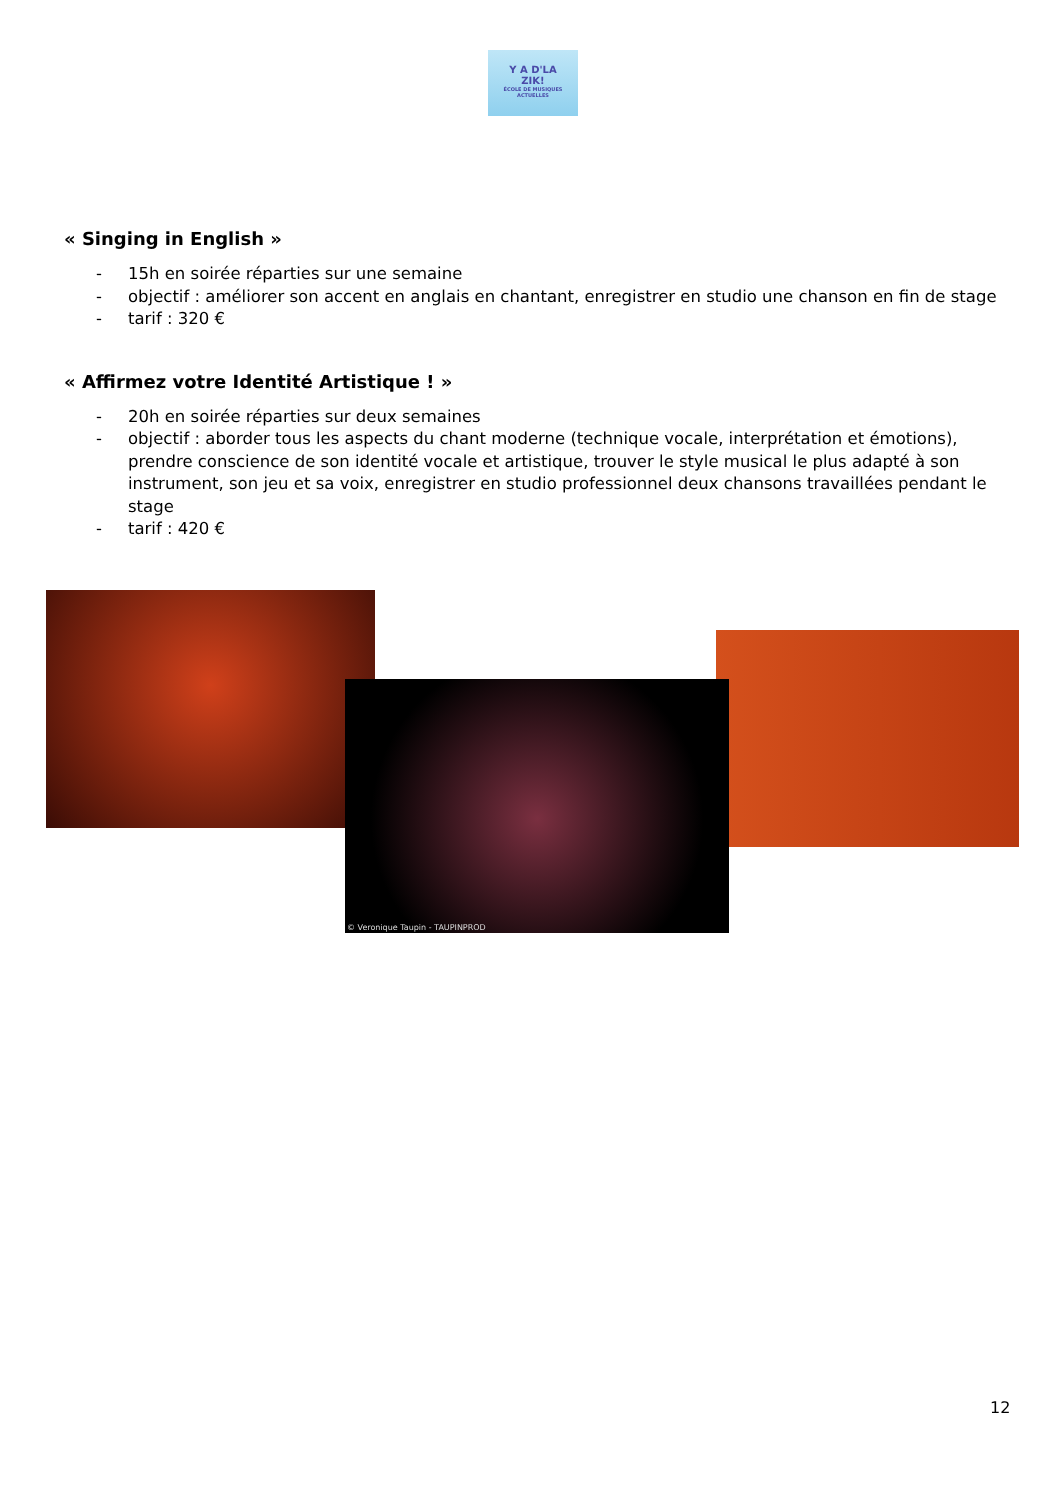Y A D'LA
ZIK!
ÉCOLE DE MUSIQUES ACTUELLES
« Singing in English »
- 15h en soirée réparties sur une semaine
- objectif : améliorer son accent en anglais en chantant, enregistrer en studio une chanson en fin de stage
- tarif : 320 €
« Affirmez votre Identité Artistique ! »
- 20h en soirée réparties sur deux semaines
- objectif : aborder tous les aspects du chant moderne (technique vocale, interprétation et émotions), prendre conscience de son identité vocale et artistique, trouver le style musical le plus adapté à son instrument, son jeu et sa voix, enregistrer en studio professionnel deux chansons travaillées pendant le stage
- tarif : 420 €
© Veronique Taupin - TAUPINPROD
12